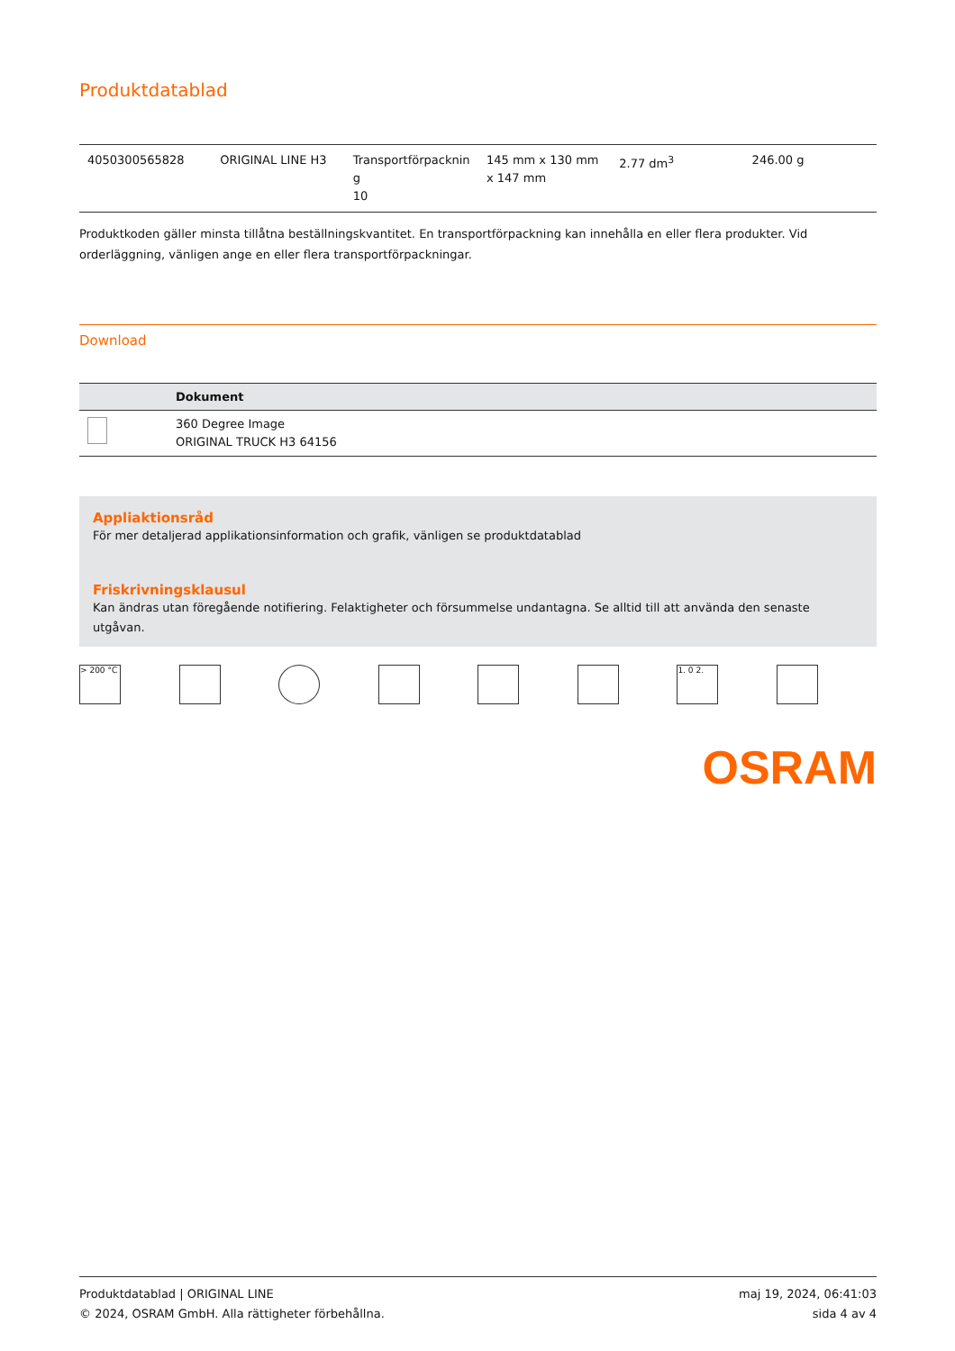Produktdatablad
| 4050300565828 | ORIGINAL LINE H3 | Transportförpacknin g 10 | 145 mm x 130 mm x 147 mm | 2.77 dm<sup>3</sup> | 246.00 g |
Produktkoden gäller minsta tillåtna beställningskvantitet. En transportförpackning kan innehålla en eller flera produkter. Vid orderläggning, vänligen ange en eller flera transportförpackningar.
Download
| | Dokument |
| --- | --- |
| | 360 Degree Image ORIGINAL TRUCK H3 64156 |
Appliaktionsråd
För mer detaljerad applikationsinformation och grafik, vänligen se produktdatablad
Friskrivningsklausul
Kan ändras utan föregående notifiering. Felaktigheter och försummelse undantagna. Se alltid till att använda den senaste utgåvan.
> 200 °C 1. 0 2.
OSRAM
Produktdatablad | ORIGINAL LINE
© 2024, OSRAM GmbH. Alla rättigheter förbehållna.
maj 19, 2024, 06:41:03
sida 4 av 4